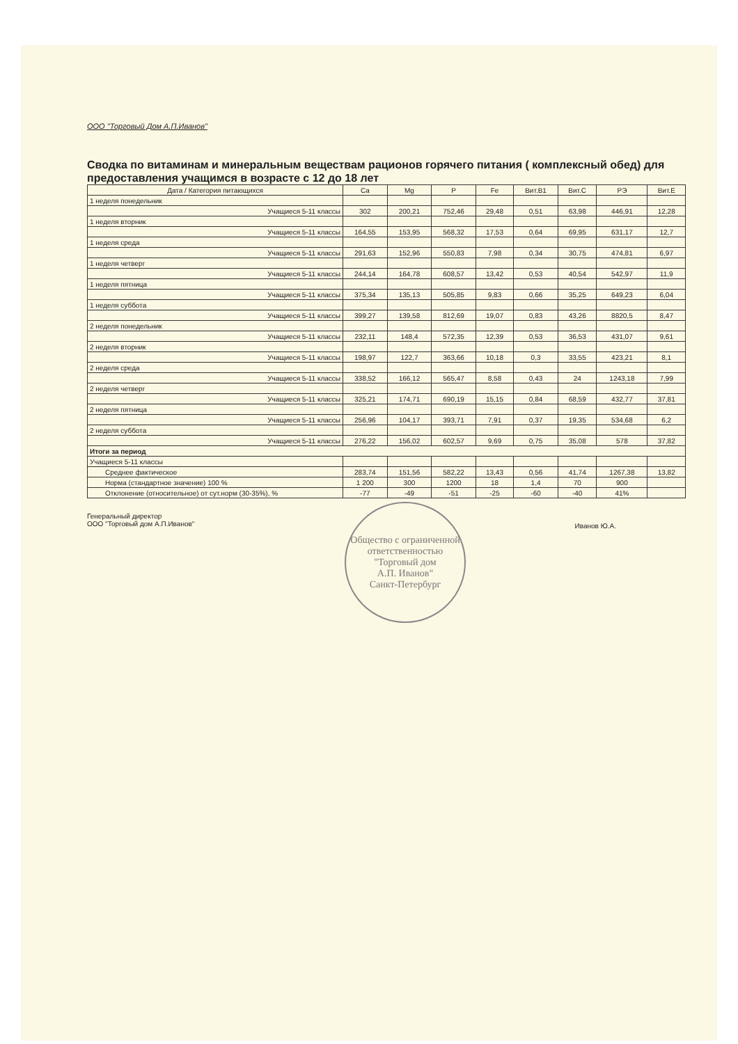ООО "Торговый Дом А.П.Иванов"
Сводка по витаминам и минеральным веществам рационов горячего питания ( комплексный обед) для предоставления учащимся в возрасте с 12 до 18 лет
| Дата / Категория питающихся | Ca | Mg | P | Fe | Вит.B1 | Вит.C | РЭ | Вит.E |
| --- | --- | --- | --- | --- | --- | --- | --- | --- |
| 1 неделя понедельник | | | | | | | | |
| Учащиеся 5-11 классы | 302 | 200,21 | 752,46 | 29,48 | 0,51 | 63,98 | 446,91 | 12,28 |
| 1 неделя вторник | | | | | | | | |
| Учащиеся 5-11 классы | 164,55 | 153,95 | 568,32 | 17,53 | 0,64 | 69,95 | 631,17 | 12,7 |
| 1 неделя среда | | | | | | | | |
| Учащиеся 5-11 классы | 291,63 | 152,96 | 550,83 | 7,98 | 0,34 | 30,75 | 474,81 | 6,97 |
| 1 неделя четверг | | | | | | | | |
| Учащиеся 5-11 классы | 244,14 | 164,78 | 608,57 | 13,42 | 0,53 | 40,54 | 542,97 | 11,9 |
| 1 неделя пятница | | | | | | | | |
| Учащиеся 5-11 классы | 375,34 | 135,13 | 505,85 | 9,83 | 0,66 | 35,25 | 649,23 | 6,04 |
| 1 неделя суббота | | | | | | | | |
| Учащиеся 5-11 классы | 399,27 | 139,58 | 812,69 | 19,07 | 0,83 | 43,26 | 8820,5 | 8,47 |
| 2 неделя понедельник | | | | | | | | |
| Учащиеся 5-11 классы | 232,11 | 148,4 | 572,35 | 12,39 | 0,53 | 36,53 | 431,07 | 9,61 |
| 2 неделя вторник | | | | | | | | |
| Учащиеся 5-11 классы | 198,97 | 122,7 | 363,66 | 10,18 | 0,3 | 33,55 | 423,21 | 8,1 |
| 2 неделя среда | | | | | | | | |
| Учащиеся 5-11 классы | 338,52 | 166,12 | 565,47 | 8,58 | 0,43 | 24 | 1243,18 | 7,99 |
| 2 неделя четверг | | | | | | | | |
| Учащиеся 5-11 классы | 325,21 | 174,71 | 690,19 | 15,15 | 0,84 | 68,59 | 432,77 | 37,81 |
| 2 неделя пятница | | | | | | | | |
| Учащиеся 5-11 классы | 256,96 | 104,17 | 393,71 | 7,91 | 0,37 | 19,35 | 534,68 | 6,2 |
| 2 неделя суббота | | | | | | | | |
| Учащиеся 5-11 классы | 276,22 | 156,02 | 602,57 | 9,69 | 0,75 | 35,08 | 578 | 37,82 |
| Итоги за период | | | | | | | | |
| Учащиеся 5-11 классы | | | | | | | | |
| Среднее фактическое | 283,74 | 151,56 | 582,22 | 13,43 | 0,56 | 41,74 | 1267,38 | 13,82 |
| Норма (стандартное значение) 100 % | 1 200 | 300 | 1200 | 18 | 1,4 | 70 | 900 | |
| Отклонение (относительное) от сут.норм (30-35%), % | -77 | -49 | -51 | -25 | -60 | -40 | 41% | |
Генеральный директор
ООО "Торговый дом А.П.Иванов"
Иванов Ю.А.
Общество с ограниченной ответственностью
"Торговый дом
А.П. Иванов"
Санкт-Петербург